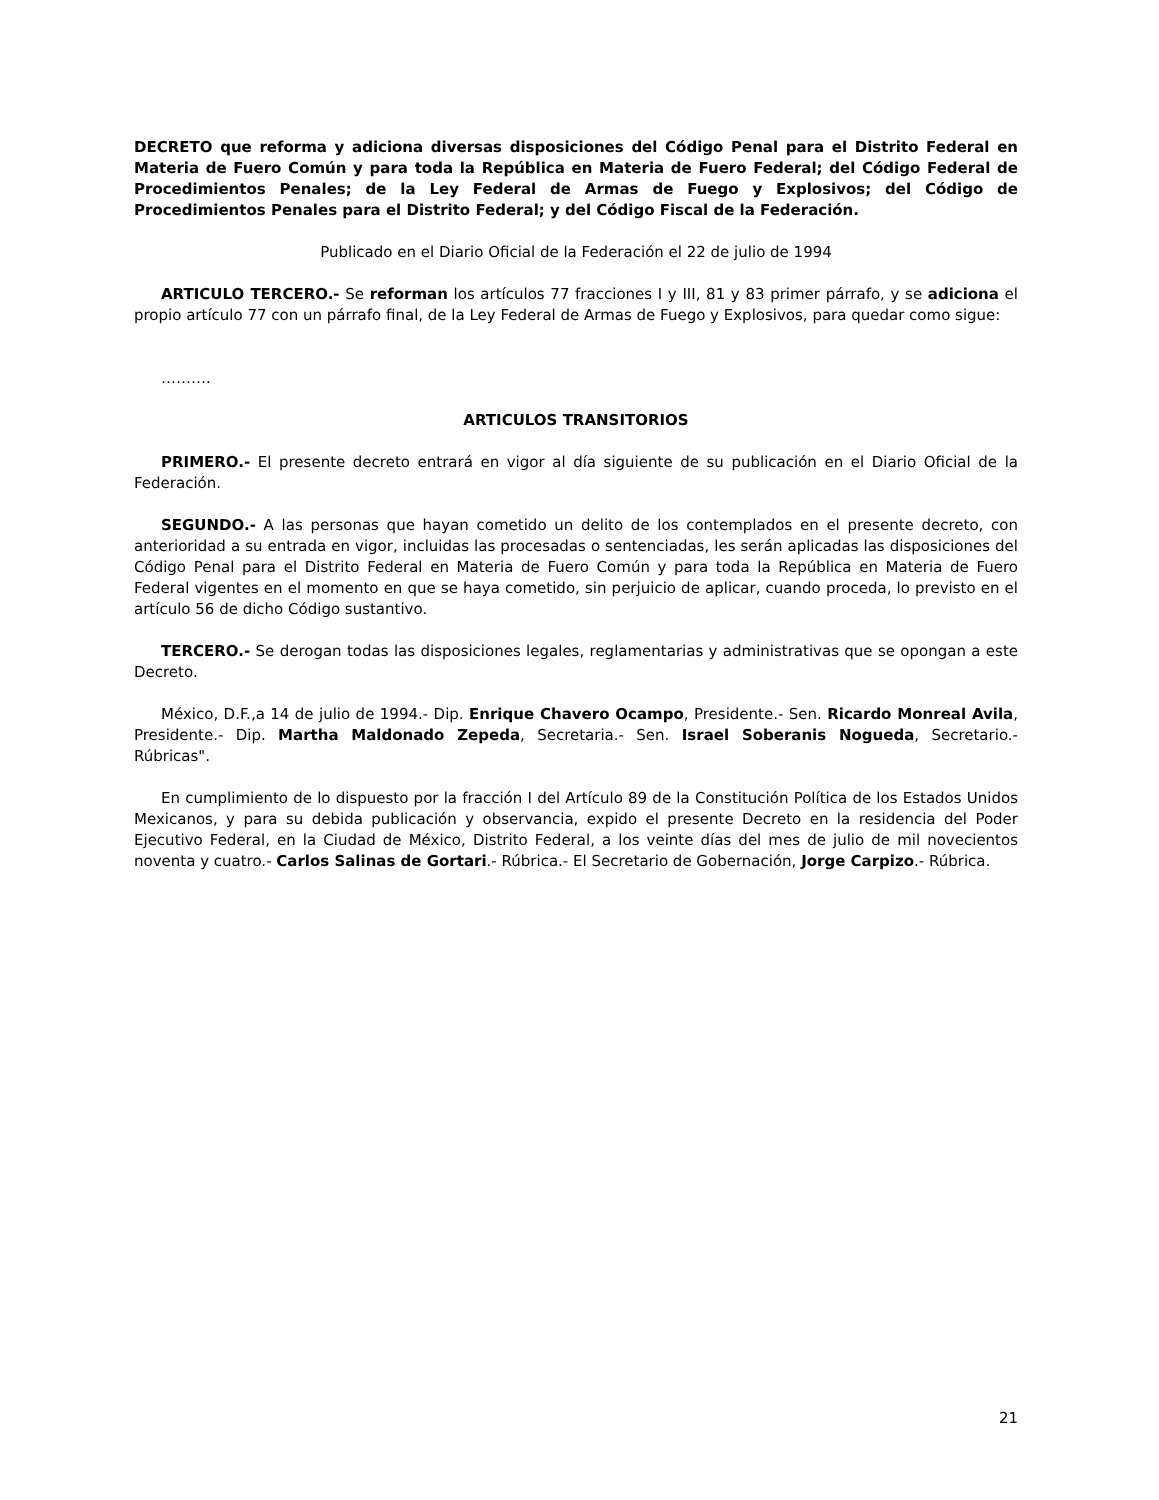DECRETO que reforma y adiciona diversas disposiciones del Código Penal para el Distrito Federal en Materia de Fuero Común y para toda la República en Materia de Fuero Federal; del Código Federal de Procedimientos Penales; de la Ley Federal de Armas de Fuego y Explosivos; del Código de Procedimientos Penales para el Distrito Federal; y del Código Fiscal de la Federación.
Publicado en el Diario Oficial de la Federación el 22 de julio de 1994
ARTICULO TERCERO.- Se reforman los artículos 77 fracciones I y III, 81 y 83 primer párrafo, y se adiciona el propio artículo 77 con un párrafo final, de la Ley Federal de Armas de Fuego y Explosivos, para quedar como sigue:
……….
ARTICULOS TRANSITORIOS
PRIMERO.- El presente decreto entrará en vigor al día siguiente de su publicación en el Diario Oficial de la Federación.
SEGUNDO.- A las personas que hayan cometido un delito de los contemplados en el presente decreto, con anterioridad a su entrada en vigor, incluidas las procesadas o sentenciadas, les serán aplicadas las disposiciones del Código Penal para el Distrito Federal en Materia de Fuero Común y para toda la República en Materia de Fuero Federal vigentes en el momento en que se haya cometido, sin perjuicio de aplicar, cuando proceda, lo previsto en el artículo 56 de dicho Código sustantivo.
TERCERO.- Se derogan todas las disposiciones legales, reglamentarias y administrativas que se opongan a este Decreto.
México, D.F.,a 14 de julio de 1994.- Dip. Enrique Chavero Ocampo, Presidente.- Sen. Ricardo Monreal Avila, Presidente.- Dip. Martha Maldonado Zepeda, Secretaria.- Sen. Israel Soberanis Nogueda, Secretario.- Rúbricas".
En cumplimiento de lo dispuesto por la fracción I del Artículo 89 de la Constitución Política de los Estados Unidos Mexicanos, y para su debida publicación y observancia, expido el presente Decreto en la residencia del Poder Ejecutivo Federal, en la Ciudad de México, Distrito Federal, a los veinte días del mes de julio de mil novecientos noventa y cuatro.- Carlos Salinas de Gortari.- Rúbrica.- El Secretario de Gobernación, Jorge Carpizo.- Rúbrica.
21